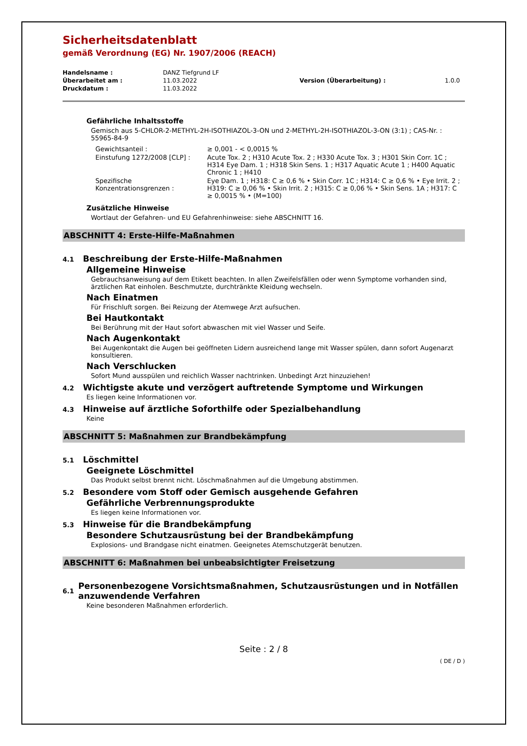Sicherheitsdatenblatt
gemäß Verordnung (EG) Nr. 1907/2006 (REACH)
| Handelsname : | DANZ Tiefgrund LF | | |
| Überarbeitet am : | 11.03.2022 | Version (Überarbeitung) : | 1.0.0 |
| Druckdatum : | 11.03.2022 | | |
Gefährliche Inhaltsstoffe
Gemisch aus 5-CHLOR-2-METHYL-2H-ISOTHIAZOL-3-ON und 2-METHYL-2H-ISOTHIAZOL-3-ON (3:1) ; CAS-Nr. : 55965-84-9
| Gewichtsanteil : | ≥ 0,001 - < 0,0015 % |
| Einstufung 1272/2008 [CLP] : | Acute Tox. 2 ; H310 Acute Tox. 2 ; H330 Acute Tox. 3 ; H301 Skin Corr. 1C ; H314 Eye Dam. 1 ; H318 Skin Sens. 1 ; H317 Aquatic Acute 1 ; H400 Aquatic Chronic 1 ; H410 |
| Spezifische Konzentrationsgrenzen : | Eye Dam. 1 ; H318: C ≥ 0,6 % • Skin Corr. 1C ; H314: C ≥ 0,6 % • Eye Irrit. 2 ; H319: C ≥ 0,06 % • Skin Irrit. 2 ; H315: C ≥ 0,06 % • Skin Sens. 1A ; H317: C ≥ 0,0015 % • (M=100) |
Zusätzliche Hinweise
Wortlaut der Gefahren- und EU Gefahrenhinweise: siehe ABSCHNITT 16.
ABSCHNITT 4: Erste-Hilfe-Maßnahmen
4.1 Beschreibung der Erste-Hilfe-Maßnahmen
Allgemeine Hinweise
Gebrauchsanweisung auf dem Etikett beachten. In allen Zweifelsfällen oder wenn Symptome vorhanden sind, ärztlichen Rat einholen. Beschmutzte, durchtränkte Kleidung wechseln.
Nach Einatmen
Für Frischluft sorgen. Bei Reizung der Atemwege Arzt aufsuchen.
Bei Hautkontakt
Bei Berührung mit der Haut sofort abwaschen mit viel Wasser und Seife.
Nach Augenkontakt
Bei Augenkontakt die Augen bei geöffneten Lidern ausreichend lange mit Wasser spülen, dann sofort Augenarzt konsultieren.
Nach Verschlucken
Sofort Mund ausspülen und reichlich Wasser nachtrinken. Unbedingt Arzt hinzuziehen!
4.2 Wichtigste akute und verzögert auftretende Symptome und Wirkungen
Es liegen keine Informationen vor.
4.3 Hinweise auf ärztliche Soforthilfe oder Spezialbehandlung
Keine
ABSCHNITT 5: Maßnahmen zur Brandbekämpfung
5.1 Löschmittel
Geeignete Löschmittel
Das Produkt selbst brennt nicht. Löschmaßnahmen auf die Umgebung abstimmen.
5.2 Besondere vom Stoff oder Gemisch ausgehende Gefahren
Gefährliche Verbrennungsprodukte
Es liegen keine Informationen vor.
5.3 Hinweise für die Brandbekämpfung
Besondere Schutzausrüstung bei der Brandbekämpfung
Explosions- und Brandgase nicht einatmen. Geeignetes Atemschutzgerät benutzen.
ABSCHNITT 6: Maßnahmen bei unbeabsichtigter Freisetzung
6.1
Personenbezogene Vorsichtsmaßnahmen, Schutzausrüstungen und in Notfällen anzuwendende Verfahren
Keine besonderen Maßnahmen erforderlich.
Seite : 2 / 8
( DE / D )